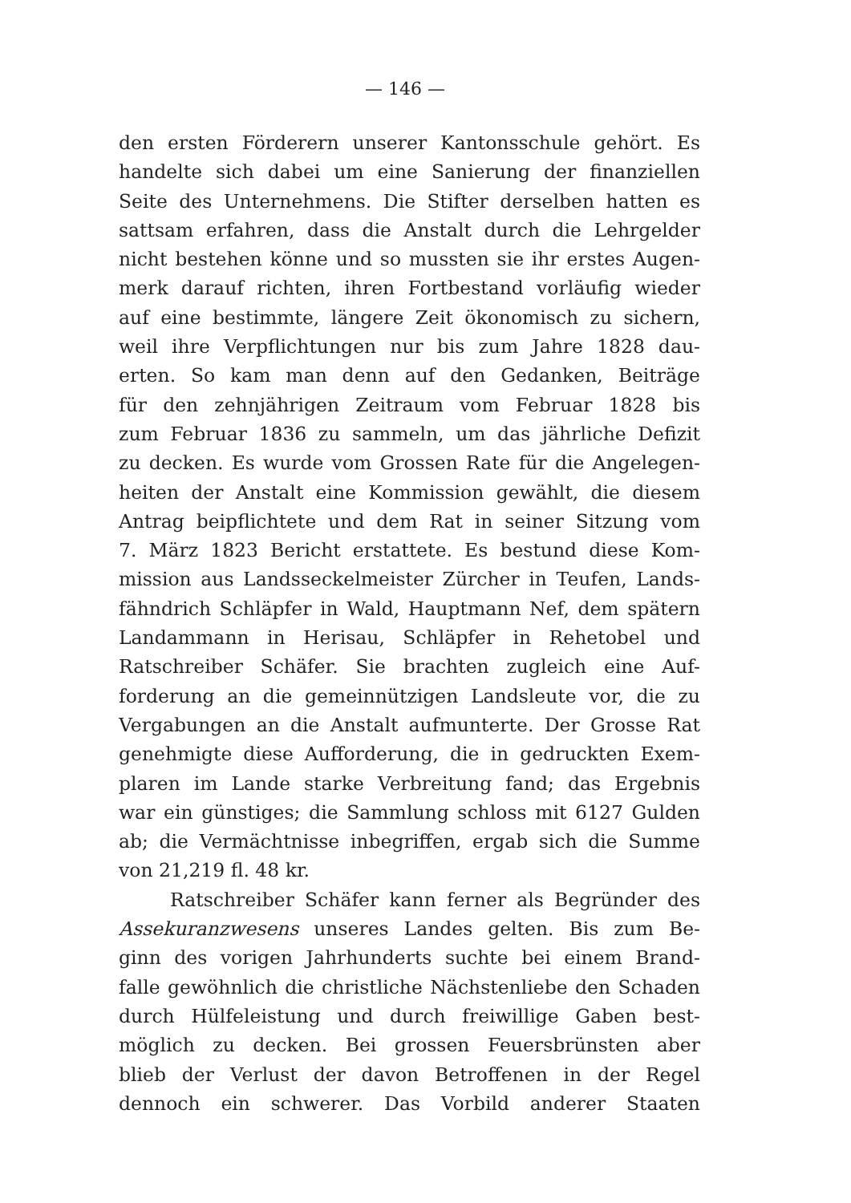— 146 —
den ersten Förderern unserer Kantonsschule gehört. Es
handelte sich dabei um eine Sanierung der finanziellen
Seite des Unternehmens. Die Stifter derselben hatten es
sattsam erfahren, dass die Anstalt durch die Lehrgelder
nicht bestehen könne und so mussten sie ihr erstes Augen-
merk darauf richten, ihren Fortbestand vorläufig wieder
auf eine bestimmte, längere Zeit ökonomisch zu sichern,
weil ihre Verpflichtungen nur bis zum Jahre 1828 dau-
erten. So kam man denn auf den Gedanken, Beiträge
für den zehnjährigen Zeitraum vom Februar 1828 bis
zum Februar 1836 zu sammeln, um das jährliche Defizit
zu decken. Es wurde vom Grossen Rate für die Angelegen-
heiten der Anstalt eine Kommission gewählt, die diesem
Antrag beipflichtete und dem Rat in seiner Sitzung vom
7. März 1823 Bericht erstattete. Es bestund diese Kom-
mission aus Landsseckelmeister Zürcher in Teufen, Lands-
fähndrich Schläpfer in Wald, Hauptmann Nef, dem spätern
Landammann in Herisau, Schläpfer in Rehetobel und
Ratschreiber Schäfer. Sie brachten zugleich eine Auf-
forderung an die gemeinnützigen Landsleute vor, die zu
Vergabungen an die Anstalt aufmunterte. Der Grosse Rat
genehmigte diese Aufforderung, die in gedruckten Exem-
plaren im Lande starke Verbreitung fand; das Ergebnis
war ein günstiges; die Sammlung schloss mit 6127 Gulden
ab; die Vermächtnisse inbegriffen, ergab sich die Summe
von 21,219 fl. 48 kr.
Ratschreiber Schäfer kann ferner als Begründer des
Assekuranzwesens unseres Landes gelten. Bis zum Be-
ginn des vorigen Jahrhunderts suchte bei einem Brand-
falle gewöhnlich die christliche Nächstenliebe den Schaden
durch Hülfeleistung und durch freiwillige Gaben best-
möglich zu decken. Bei grossen Feuersbrünsten aber
blieb der Verlust der davon Betroffenen in der Regel
dennoch ein schwerer. Das Vorbild anderer Staaten